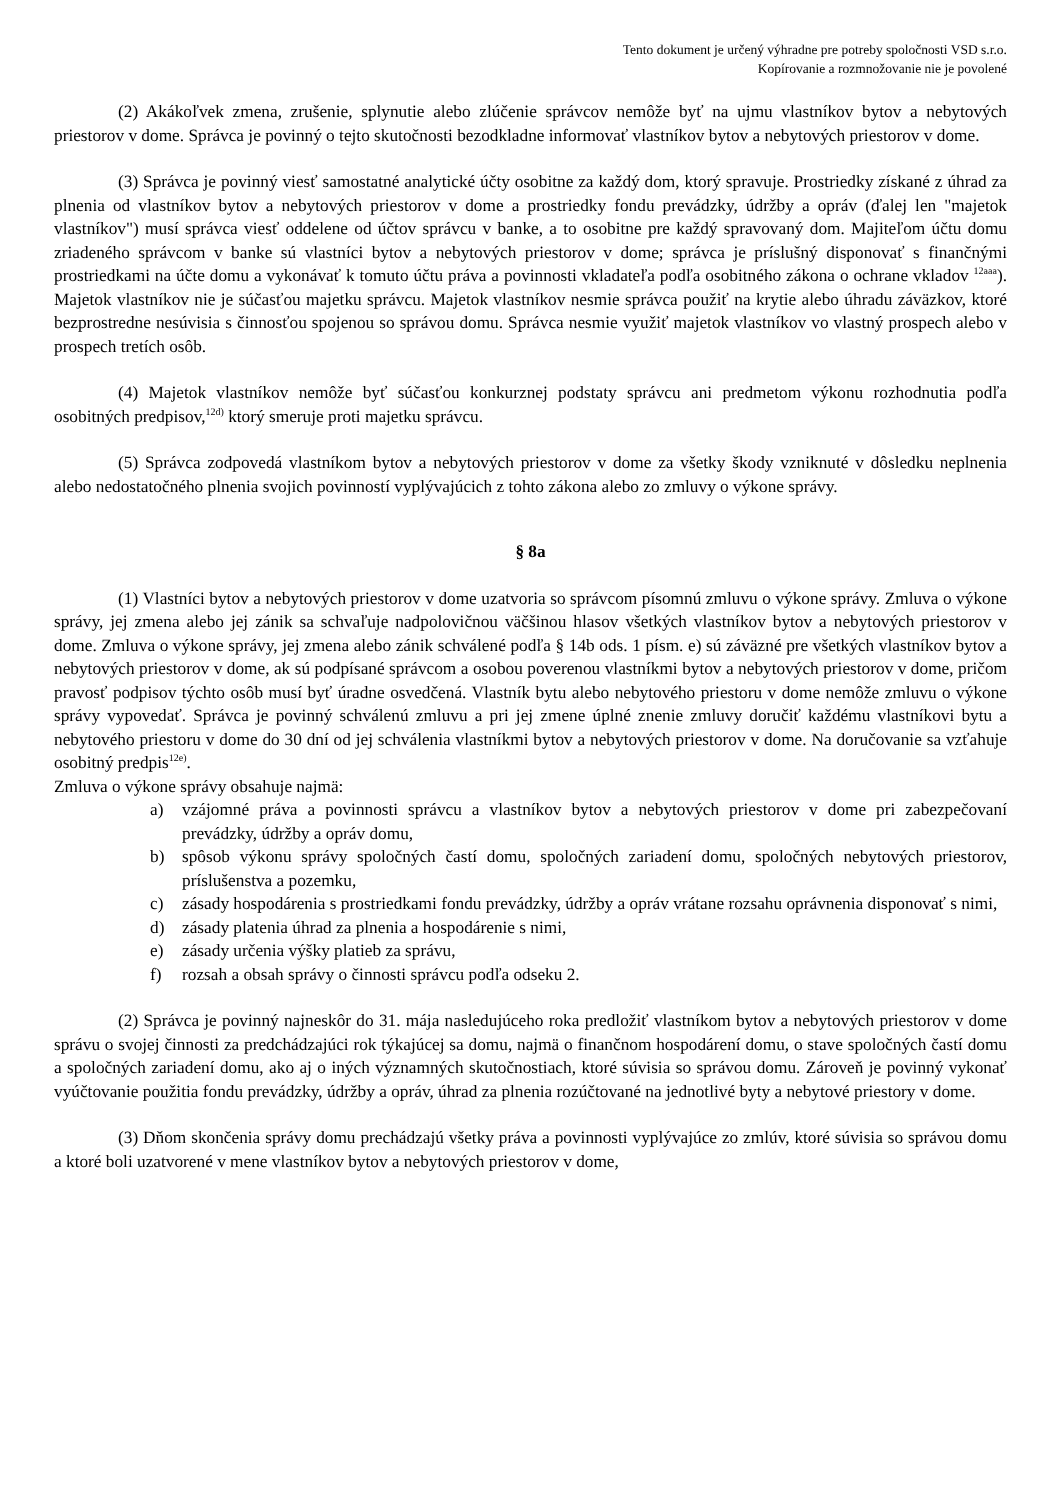Tento dokument je určený výhradne pre potreby spoločnosti VSD s.r.o.
Kopírovanie a rozmnožovanie nie je povolené
(2) Akákoľvek zmena, zrušenie, splynutie alebo zlúčenie správcov nemôže byť na ujmu vlastníkov bytov a nebytových priestorov v dome. Správca je povinný o tejto skutočnosti bezodkladne informovať vlastníkov bytov a nebytových priestorov v dome.
(3) Správca je povinný viesť samostatné analytické účty osobitne za každý dom, ktorý spravuje. Prostriedky získané z úhrad za plnenia od vlastníkov bytov a nebytových priestorov v dome a prostriedky fondu prevádzky, údržby a opráv (ďalej len "majetok vlastníkov") musí správca viesť oddelene od účtov správcu v banke, a to osobitne pre každý spravovaný dom. Majiteľom účtu domu zriadeného správcom v banke sú vlastníci bytov a nebytových priestorov v dome; správca je príslušný disponovať s finančnými prostriedkami na účte domu a vykonávať k tomuto účtu práva a povinnosti vkladateľa podľa osobitného zákona o ochrane vkladov <sup>12aaa</sup>). Majetok vlastníkov nie je súčasťou majetku správcu. Majetok vlastníkov nesmie správca použiť na krytie alebo úhradu záväzkov, ktoré bezprostredne nesúvisia s činnosťou spojenou so správou domu. Správca nesmie využiť majetok vlastníkov vo vlastný prospech alebo v prospech tretích osôb.
(4) Majetok vlastníkov nemôže byť súčasťou konkurznej podstaty správcu ani predmetom výkonu rozhodnutia podľa osobitných predpisov,<sup>12d)</sup> ktorý smeruje proti majetku správcu.
(5) Správca zodpovedá vlastníkom bytov a nebytových priestorov v dome za všetky škody vzniknuté v dôsledku neplnenia alebo nedostatočného plnenia svojich povinností vyplývajúcich z tohto zákona alebo zo zmluvy o výkone správy.
§ 8a
(1) Vlastníci bytov a nebytových priestorov v dome uzatvoria so správcom písomnú zmluvu o výkone správy. Zmluva o výkone správy, jej zmena alebo jej zánik sa schvaľuje nadpolovičnou väčšinou hlasov všetkých vlastníkov bytov a nebytových priestorov v dome. Zmluva o výkone správy, jej zmena alebo zánik schválené podľa § 14b ods. 1 písm. e) sú záväzné pre všetkých vlastníkov bytov a nebytových priestorov v dome, ak sú podpísané správcom a osobou poverenou vlastníkmi bytov a nebytových priestorov v dome, pričom pravosť podpisov týchto osôb musí byť úradne osvedčená. Vlastník bytu alebo nebytového priestoru v dome nemôže zmluvu o výkone správy vypovedať. Správca je povinný schválenú zmluvu a pri jej zmene úplné znenie zmluvy doručiť každému vlastníkovi bytu a nebytového priestoru v dome do 30 dní od jej schválenia vlastníkmi bytov a nebytových priestorov v dome. Na doručovanie sa vzťahuje osobitný predpis<sup>12e)</sup>.
Zmluva o výkone správy obsahuje najmä:
a) vzájomné práva a povinnosti správcu a vlastníkov bytov a nebytových priestorov v dome pri zabezpečovaní prevádzky, údržby a opráv domu,
b) spôsob výkonu správy spoločných častí domu, spoločných zariadení domu, spoločných nebytových priestorov, príslušenstva a pozemku,
c) zásady hospodárenia s prostriedkami fondu prevádzky, údržby a opráv vrátane rozsahu oprávnenia disponovať s nimi,
d) zásady platenia úhrad za plnenia a hospodárenie s nimi,
e) zásady určenia výšky platieb za správu,
f) rozsah a obsah správy o činnosti správcu podľa odseku 2.
(2) Správca je povinný najneskôr do 31. mája nasledujúceho roka predložiť vlastníkom bytov a nebytových priestorov v dome správu o svojej činnosti za predchádzajúci rok týkajúcej sa domu, najmä o finančnom hospodárení domu, o stave spoločných častí domu a spoločných zariadení domu, ako aj o iných významných skutočnostiach, ktoré súvisia so správou domu. Zároveň je povinný vykonať vyúčtovanie použitia fondu prevádzky, údržby a opráv, úhrad za plnenia rozúčtované na jednotlivé byty a nebytové priestory v dome.
(3) Dňom skončenia správy domu prechádzajú všetky práva a povinnosti vyplývajúce zo zmlúv, ktoré súvisia so správou domu a ktoré boli uzatvorené v mene vlastníkov bytov a nebytových priestorov v dome,